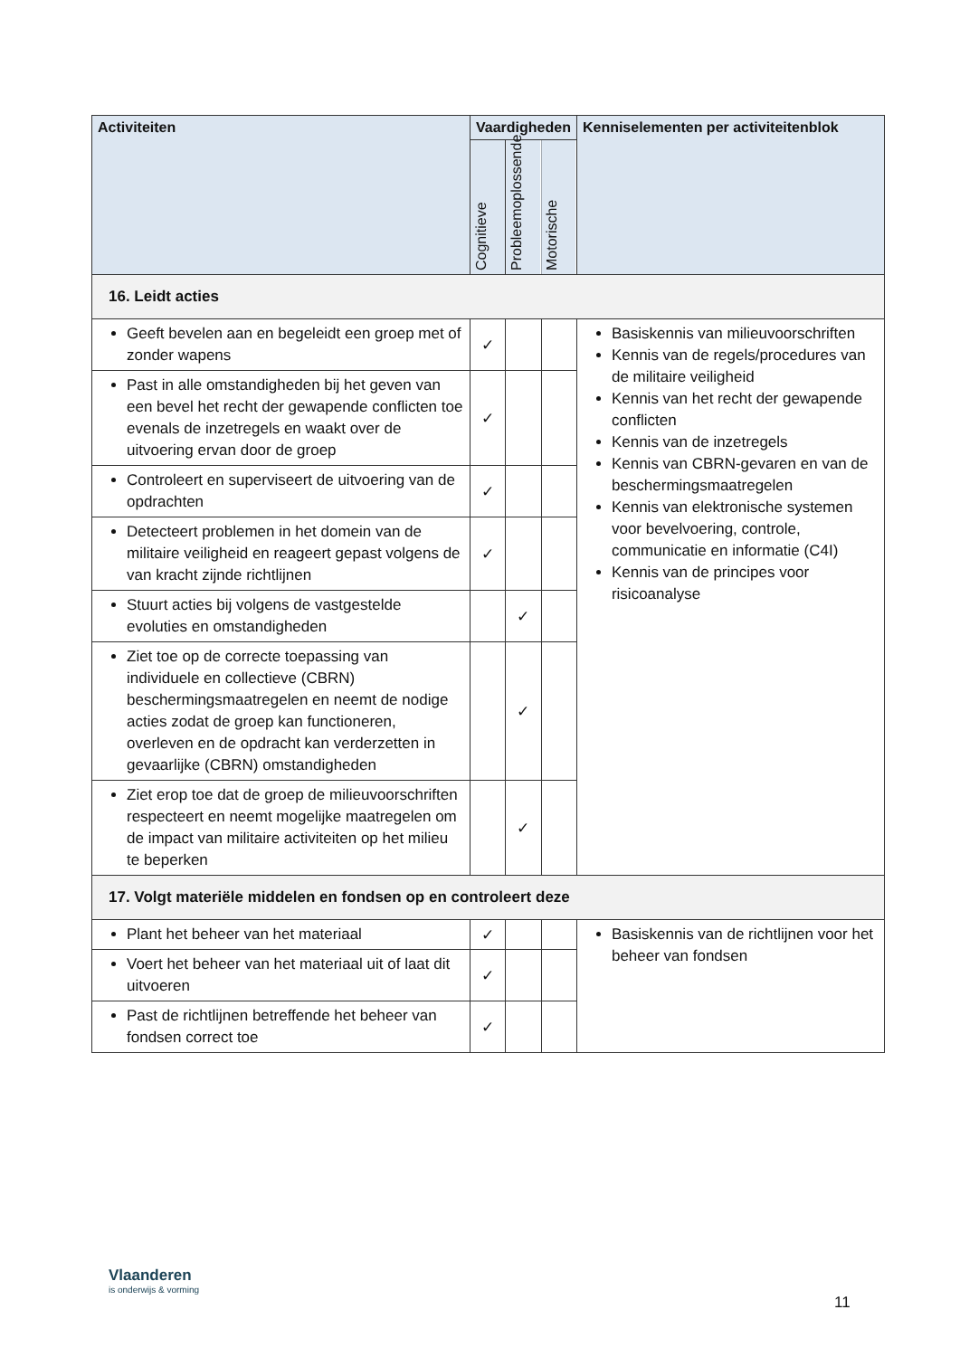| Activiteiten | Vaardigheden | | | Kenniselementen per activiteitenblok |
| --- | --- | --- | --- | --- |
| | Cognitieve | Probleemoplossende | Motorische | |
| 16. Leidt acties | | | | |
| Geeft bevelen aan en begeleidt een groep met of zonder wapens | ✓ | | | Basiskennis van milieuvoorschriften Kennis van de regels/procedures van de militaire veiligheid Kennis van het recht der gewapende conflicten Kennis van de inzetregels Kennis van CBRN-gevaren en van de beschermingsmaatregelen Kennis van elektronische systemen voor bevelvoering, controle, communicatie en informatie (C4I) Kennis van de principes voor risicoanalyse |
| Past in alle omstandigheden bij het geven van een bevel het recht der gewapende conflicten toe evenals de inzetregels en waakt over de uitvoering ervan door de groep | ✓ | | | |
| Controleert en superviseert de uitvoering van de opdrachten | ✓ | | | |
| Detecteert problemen in het domein van de militaire veiligheid en reageert gepast volgens de van kracht zijnde richtlijnen | ✓ | | | |
| Stuurt acties bij volgens de vastgestelde evoluties en omstandigheden | | ✓ | | |
| Ziet toe op de correcte toepassing van individuele en collectieve (CBRN) beschermingsmaatregelen en neemt de nodige acties zodat de groep kan functioneren, overleven en de opdracht kan verderzetten in gevaarlijke (CBRN) omstandigheden | | ✓ | | |
| Ziet erop toe dat de groep de milieuvoorschriften respecteert en neemt mogelijke maatregelen om de impact van militaire activiteiten op het milieu te beperken | | ✓ | | |
| 17. Volgt materiële middelen en fondsen op en controleert deze | | | | |
| Plant het beheer van het materiaal | ✓ | | | Basiskennis van de richtlijnen voor het beheer van fondsen |
| Voert het beheer van het materiaal uit of laat dit uitvoeren | ✓ | | | |
| Past de richtlijnen betreffende het beheer van fondsen correct toe | ✓ | | | |
Vlaanderen
is onderwijs & vorming
11